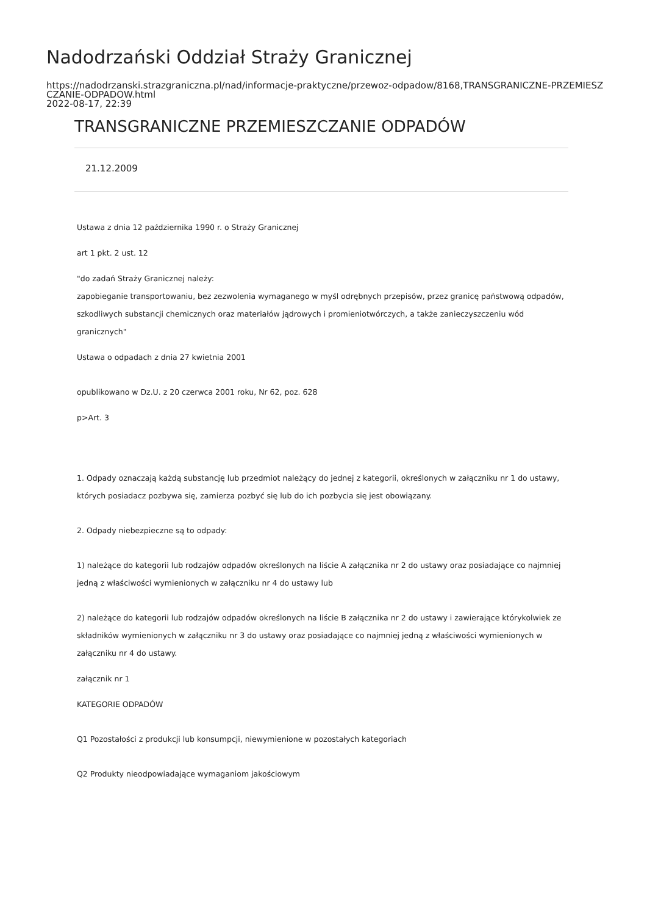Nadodrzański Oddział Straży Granicznej
https://nadodrzanski.strazgraniczna.pl/nad/informacje-praktyczne/przewoz-odpadow/8168,TRANSGRANICZNE-PRZEMIESZCZANIE-ODPADOW.html
2022-08-17, 22:39
TRANSGRANICZNE PRZEMIESZCZANIE ODPADÓW
21.12.2009
Ustawa z dnia 12 października 1990 r. o Straży Granicznej
art 1 pkt. 2 ust. 12
"do zadań Straży Granicznej należy:
zapobieganie transportowaniu, bez zezwolenia wymaganego w myśl odrębnych przepisów, przez granicę państwową odpadów, szkodliwych substancji chemicznych oraz materiałów jądrowych i promieniotwórczych, a także zanieczyszczeniu wód granicznych"
Ustawa o odpadach z dnia 27 kwietnia 2001
opublikowano w Dz.U. z 20 czerwca 2001 roku, Nr 62, poz. 628
p>Art. 3
1. Odpady oznaczają każdą substancję lub przedmiot należący do jednej z kategorii, określonych w załączniku nr 1 do ustawy, których posiadacz pozbywa się, zamierza pozbyć się lub do ich pozbycia się jest obowiązany.
2. Odpady niebezpieczne są to odpady:
1) należące do kategorii lub rodzajów odpadów określonych na liście A załącznika nr 2 do ustawy oraz posiadające co najmniej jedną z właściwości wymienionych w załączniku nr 4 do ustawy lub
2) należące do kategorii lub rodzajów odpadów określonych na liście B załącznika nr 2 do ustawy i zawierające którykolwiek ze składników wymienionych w załączniku nr 3 do ustawy oraz posiadające co najmniej jedną z właściwości wymienionych w załączniku nr 4 do ustawy.
załącznik nr 1
KATEGORIE ODPADÓW
Q1 Pozostałości z produkcji lub konsumpcji, niewymienione w pozostałych kategoriach
Q2 Produkty nieodpowiadające wymaganiom jakościowym